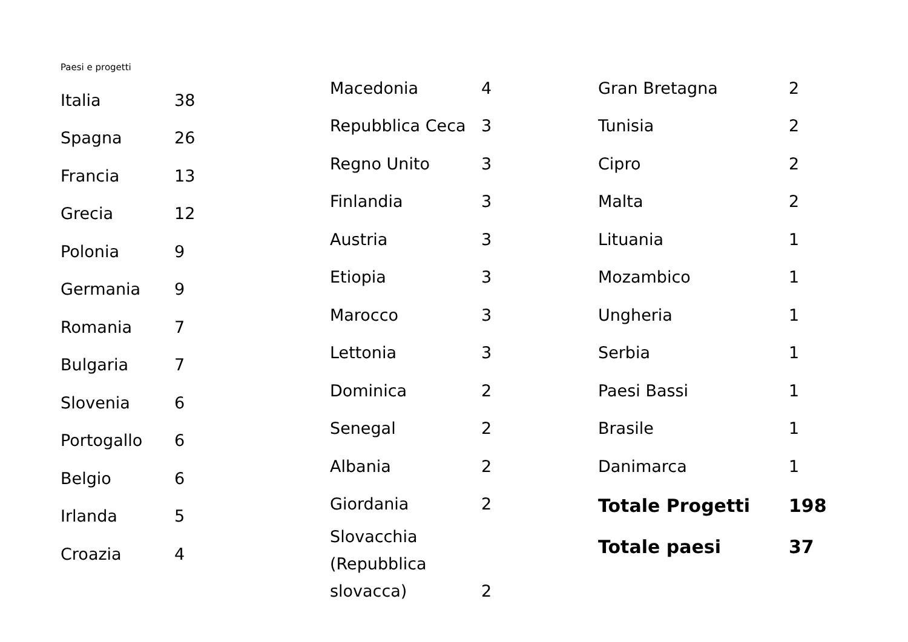Paesi e progetti
| Italia | 38 |
| Spagna | 26 |
| Francia | 13 |
| Grecia | 12 |
| Polonia | 9 |
| Germania | 9 |
| Romania | 7 |
| Bulgaria | 7 |
| Slovenia | 6 |
| Portogallo | 6 |
| Belgio | 6 |
| Irlanda | 5 |
| Croazia | 4 |
| Macedonia | 4 |
| Repubblica Ceca | 3 |
| Regno Unito | 3 |
| Finlandia | 3 |
| Austria | 3 |
| Etiopia | 3 |
| Marocco | 3 |
| Lettonia | 3 |
| Dominica | 2 |
| Senegal | 2 |
| Albania | 2 |
| Giordania | 2 |
| Slovacchia (Repubblica slovacca) | 2 |
| Gran Bretagna | 2 |
| Tunisia | 2 |
| Cipro | 2 |
| Malta | 2 |
| Lituania | 1 |
| Mozambico | 1 |
| Ungheria | 1 |
| Serbia | 1 |
| Paesi Bassi | 1 |
| Brasile | 1 |
| Danimarca | 1 |
| Totale Progetti | 198 |
| Totale paesi | 37 |